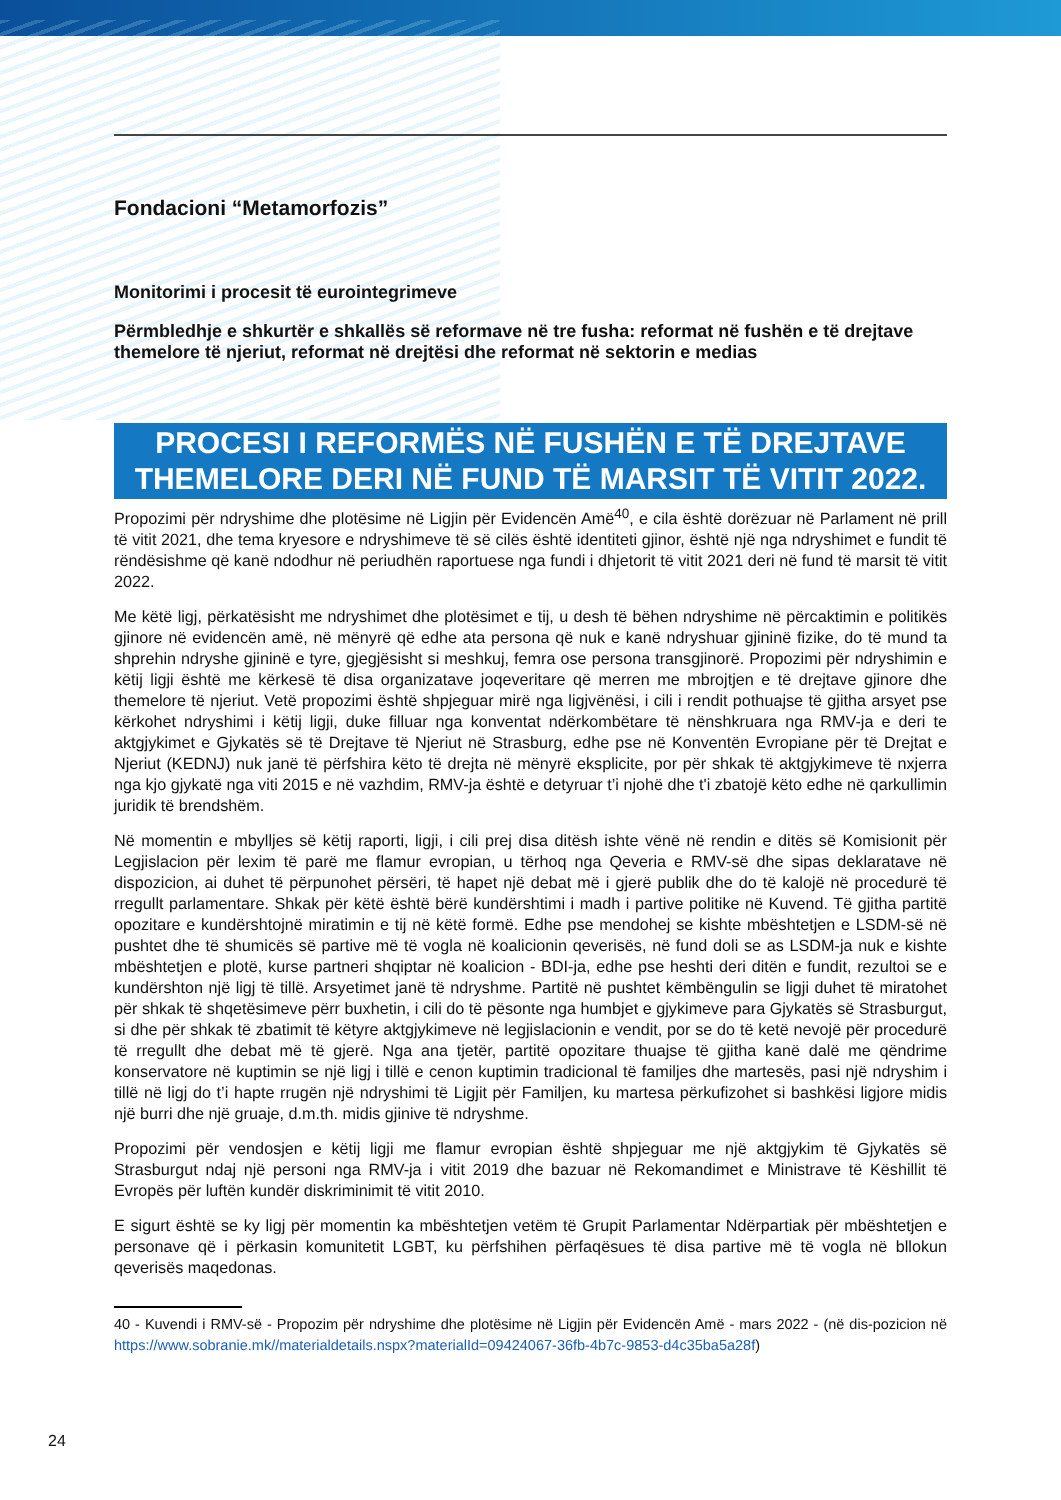Fondacioni “Metamorfozis”
Monitorimi i procesit të eurointegrimeve
Përmbledhje e shkurtër e shkallës së reformave në tre fusha: reformat në fushën e të drejtave themelore të njeriut, reformat në drejtësi dhe reformat në sektorin e medias
PROCESI I REFORMËS NË FUSHËN E TË DREJTAVE THEMELORE DERI NË FUND TË MARSIT TË VITIT 2022.
Propozimi për ndryshime dhe plotësime në Ligjin për Evidencën Amë<sup>40</sup>, e cila është dorëzuar në Parlament në prill të vitit 2021, dhe tema kryesore e ndryshimeve të së cilës është identiteti gjinor, është një nga ndryshimet e fundit të rëndësishme që kanë ndodhur në periudhën raportuese nga fundi i dhjetorit të vitit 2021 deri në fund të marsit të vitit 2022.
Me këtë ligj, përkatësisht me ndryshimet dhe plotësimet e tij, u desh të bëhen ndryshime në përcaktimin e politikës gjinore në evidencën amë, në mënyrë që edhe ata persona që nuk e kanë ndryshuar gjininë fizike, do të mund ta shprehin ndryshe gjininë e tyre, gjegjësisht si meshkuj, femra ose persona transgjinorë. Propozimi për ndryshimin e këtij ligji është me kërkesë të disa organizatave joqeveritare që merren me mbrojtjen e të drejtave gjinore dhe themelore të njeriut. Vetë propozimi është shpjeguar mirë nga ligjvënësi, i cili i rendit pothuajse të gjitha arsyet pse kërkohet ndryshimi i këtij ligji, duke filluar nga konventat ndërkombëtare të nënshkruara nga RMV-ja e deri te aktgjykimet e Gjykatës së të Drejtave të Njeriut në Strasburg, edhe pse në Konventën Evropiane për të Drejtat e Njeriut (KEDNJ) nuk janë të përfshira këto të drejta në mënyrë eksplicite, por për shkak të aktgjykimeve të nxjerra nga kjo gjykatë nga viti 2015 e në vazhdim, RMV-ja është e detyruar t’i njohë dhe t'i zbatojë këto edhe në qarkullimin juridik të brendshëm.
Në momentin e mbylljes së këtij raporti, ligji, i cili prej disa ditësh ishte vënë në rendin e ditës së Komisionit për Legjislacion për lexim të parë me flamur evropian, u tërhoq nga Qeveria e RMV-së dhe sipas deklaratave në dispozicion, ai duhet të përpunohet përsëri, të hapet një debat më i gjerë publik dhe do të kalojë në procedurë të rregullt parlamentare. Shkak për këtë është bërë kundërshtimi i madh i partive politike në Kuvend. Të gjitha partitë opozitare e kundërshtojnë miratimin e tij në këtë formë. Edhe pse mendohej se kishte mbështetjen e LSDM-së në pushtet dhe të shumicës së partive më të vogla në koalicionin qeverisës, në fund doli se as LSDM-ja nuk e kishte mbështetjen e plotë, kurse partneri shqiptar në koalicion - BDI-ja, edhe pse heshti deri ditën e fundit, rezultoi se e kundërshton një ligj të tillë. Arsyetimet janë të ndryshme. Partitë në pushtet këmbëngulin se ligji duhet të miratohet për shkak të shqetësimeve përr buxhetin, i cili do të pësonte nga humbjet e gjykimeve para Gjykatës së Strasburgut, si dhe për shkak të zbatimit të këtyre aktgjykimeve në legjislacionin e vendit, por se do të ketë nevojë për procedurë të rregullt dhe debat më të gjerë. Nga ana tjetër, partitë opozitare thuajse të gjitha kanë dalë me qëndrime konservatore në kuptimin se një ligj i tillë e cenon kuptimin tradicional të familjes dhe martesës, pasi një ndryshim i tillë në ligj do t’i hapte rrugën një ndryshimi të Ligjit për Familjen, ku martesa përkufizohet si bashkësi ligjore midis një burri dhe një gruaje, d.m.th. midis gjinive të ndryshme.
Propozimi për vendosjen e këtij ligji me flamur evropian është shpjeguar me një aktgjykim të Gjykatës së Strasburgut ndaj një personi nga RMV-ja i vitit 2019 dhe bazuar në Rekomandimet e Ministrave të Këshillit të Evropës për luftën kundër diskriminimit të vitit 2010.
E sigurt është se ky ligj për momentin ka mbështetjen vetëm të Grupit Parlamentar Ndërpartiak për mbështetjen e personave që i përkasin komunitetit LGBT, ku përfshihen përfaqësues të disa partive më të vogla në bllokun qeverisës maqedonas.
40 - Kuvendi i RMV-së - Propozim për ndryshime dhe plotësime në Ligjin për Evidencën Amë - mars 2022 - (në dis-pozicion në https://www.sobranie.mk//materialdetails.nspx?materialId=09424067-36fb-4b7c-9853-d4c35ba5a28f)
24